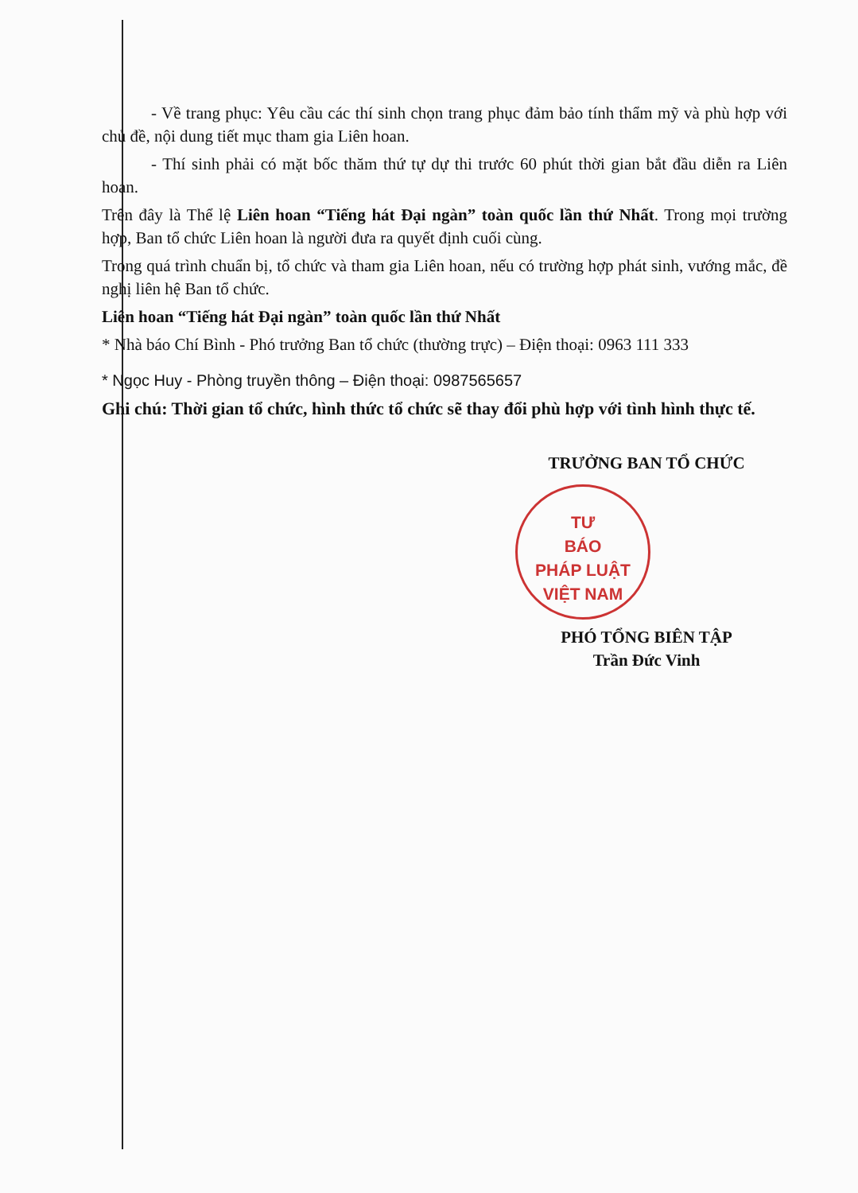- Về trang phục: Yêu cầu các thí sinh chọn trang phục đảm bảo tính thẩm mỹ và phù hợp với chủ đề, nội dung tiết mục tham gia Liên hoan.
- Thí sinh phải có mặt bốc thăm thứ tự dự thi trước 60 phút thời gian bắt đầu diễn ra Liên hoan.
Trên đây là Thể lệ Liên hoan “Tiếng hát Đại ngàn” toàn quốc lần thứ Nhất. Trong mọi trường hợp, Ban tổ chức Liên hoan là người đưa ra quyết định cuối cùng.
Trong quá trình chuẩn bị, tổ chức và tham gia Liên hoan, nếu có trường hợp phát sinh, vướng mắc, đề nghị liên hệ Ban tổ chức.
Liên hoan “Tiếng hát Đại ngàn” toàn quốc lần thứ Nhất
* Nhà báo Chí Bình - Phó trưởng Ban tổ chức (thường trực) – Điện thoại: 0963 111 333
* Ngọc Huy - Phòng truyền thông – Điện thoại: 0987565657
Ghi chú: Thời gian tổ chức, hình thức tổ chức sẽ thay đổi phù hợp với tình hình thực tế.
TRƯỞNG BAN TỔ CHỨC
TƯ
BÁO
PHÁP LUẬT
VIỆT NAM
PHÓ TỔNG BIÊN TẬP
Trần Đức Vinh